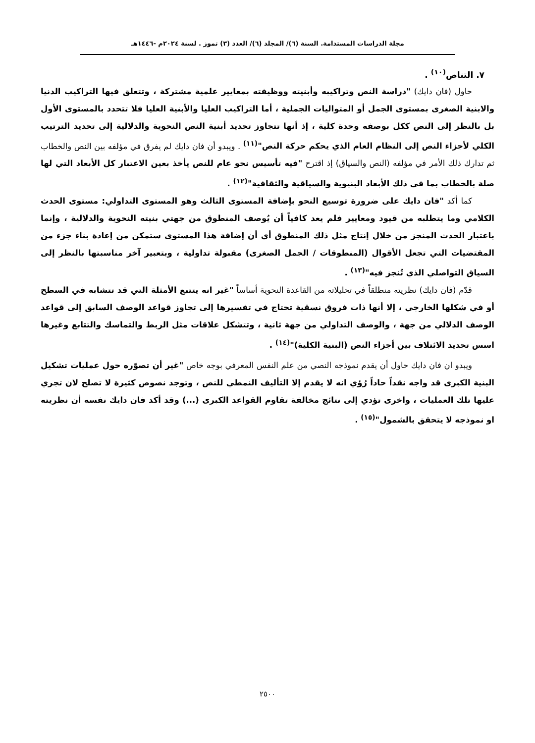مجلة الدراسات المستدامة. السنة (٦)/ المجلد (٦)/ العدد (٣) تموز . لسنة ٢٠٢٤م -١٤٤٦هـ
٧. التناص<sup>(١٠)</sup> .
حاول (فان دايك) "دراسة النص وتراكيبه وأبنيته ووظيفته بمعايير علمية مشتركة ، وتتعلق فيها التراكيب الدنيا والابنية الصغرى بمستوى الجمل أو المتواليات الجملية ، أما التراكيب العليا والأبنية العليا فلا تتحدد بالمستوى الأول بل بالنظر إلى النص ككل بوصفه وحدة كلية ، إذ أنها تتجاوز تحديد أبنية النص النحوية والدلالية إلى تحديد الترتيب الكلي لأجزاء النص إلى النظام العام الذي يحكم حركة النص"<sup>(١١)</sup> . ويبدو أن فان دايك لم يفرق في مؤلفه بين النص والخطاب ثم تدارك ذلك الأمر في مؤلفه (النص والسياق) إذ اقترح "فيه تأسيس نحو عام للنص يأخذ بعين الاعتبار كل الأبعاد التي لها صلة بالخطاب بما في ذلك الأبعاد البنيوية والسياقية والثقافية"<sup>(١٢)</sup> .
كما أكد "فان دايك على ضرورة توسيع النحو بإضافة المستوى الثالث وهو المستوى التداولي: مستوى الحدث الكلامي وما يتطلبه من قيود ومعايير فلم يعد كافياً أن يُوصف المنطوق من جهتي بنيته النحوية والدلالية ، وإنما باعتبار الحدث المنجز من خلال إنتاج مثل ذلك المنطوق أي أن إضافة هذا المستوى ستمكن من إعادة بناء جزء من المقتضيات التي تجعل الأقوال (المنطوقات / الجمل الصغرى) مقبولة تداولية ، وبتعبير آخر مناسبتها بالنظر إلى السياق التواصلي الذي تُنجز فيه"<sup>(١٣)</sup> .
قدّم (فان دايك) نظريته منطلقاً في تحليلاته من القاعدة النحوية أساساً "غير انه يتتبع الأمثلة التي قد تتشابه في السطح أو في شكلها الخارجي ، إلا أنها ذات فروق نسقية تحتاج في تفسيرها إلى تجاوز قواعد الوصف السابق إلى قواعد الوصف الدلالي من جهة ، والوصف التداولي من جهة ثانية ، وتتشكل علاقات مثل الربط والتماسك والتتابع وغيرها اسس تحديد الائتلاف بين أجزاء النص (البنية الكلية)"<sup>(١٤)</sup> .
ويبدو ان فان دايك حاول أن يقدم نموذجه النصي من علم النفس المعرفي بوجه خاص "غير أن تصوّره حول عمليات تشكيل البنية الكبرى قد واجه نقداً حاداً رُؤي انه لا يقدم إلا التأليف النمطي للنص ، وتوجد نصوص كثيرة لا تصلح لان تجري عليها تلك العمليات ، واخرى تؤدي إلى نتائج مخالفة تقاوم القواعد الكبرى (...) وقد أكد فان دايك نفسه أن نظريته او نموذجه لا يتحقق بالشمول"<sup>(١٥)</sup> .
٢٥٠٠